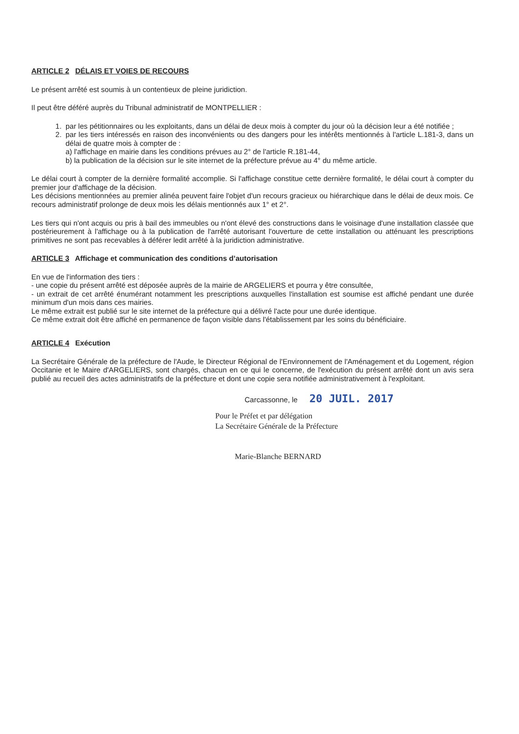ARTICLE 2 DÉLAIS ET VOIES DE RECOURS
Le présent arrêté est soumis à un contentieux de pleine juridiction.
Il peut être déféré auprès du Tribunal administratif de MONTPELLIER :
1. par les pétitionnaires ou les exploitants, dans un délai de deux mois à compter du jour où la décision leur a été notifiée ;
2. par les tiers intéressés en raison des inconvénients ou des dangers pour les intérêts mentionnés à l'article L.181-3, dans un délai de quatre mois à compter de :
a) l'affichage en mairie dans les conditions prévues au 2° de l'article R.181-44,
b) la publication de la décision sur le site internet de la préfecture prévue au 4° du même article.
Le délai court à compter de la dernière formalité accomplie. Si l'affichage constitue cette dernière formalité, le délai court à compter du premier jour d'affichage de la décision.
Les décisions mentionnées au premier alinéa peuvent faire l'objet d'un recours gracieux ou hiérarchique dans le délai de deux mois. Ce recours administratif prolonge de deux mois les délais mentionnés aux 1° et 2°.
Les tiers qui n'ont acquis ou pris à bail des immeubles ou n'ont élevé des constructions dans le voisinage d'une installation classée que postérieurement à l'affichage ou à la publication de l'arrêté autorisant l'ouverture de cette installation ou atténuant les prescriptions primitives ne sont pas recevables à déférer ledit arrêté à la juridiction administrative.
ARTICLE 3 Affichage et communication des conditions d’autorisation
En vue de l'information des tiers :
- une copie du présent arrêté est déposée auprès de la mairie de ARGELIERS et pourra y être consultée,
- un extrait de cet arrêté énumérant notamment les prescriptions auxquelles l'installation est soumise est affiché pendant une durée minimum d'un mois dans ces mairies.
Le même extrait est publié sur le site internet de la préfecture qui a délivré l'acte pour une durée identique.
Ce même extrait doit être affiché en permanence de façon visible dans l'établissement par les soins du bénéficiaire.
ARTICLE 4 Exécution
La Secrétaire Générale de la préfecture de l'Aude, le Directeur Régional de l'Environnement de l'Aménagement et du Logement, région Occitanie et le Maire d'ARGELIERS, sont chargés, chacun en ce qui le concerne, de l'exécution du présent arrêté dont un avis sera publié au recueil des actes administratifs de la préfecture et dont une copie sera notifiée administrativement à l'exploitant.
Carcassonne, le 20 JUIL. 2017
Pour le Préfet et par délégation
La Secrétaire Générale de la Préfecture
Marie-Blanche BERNARD